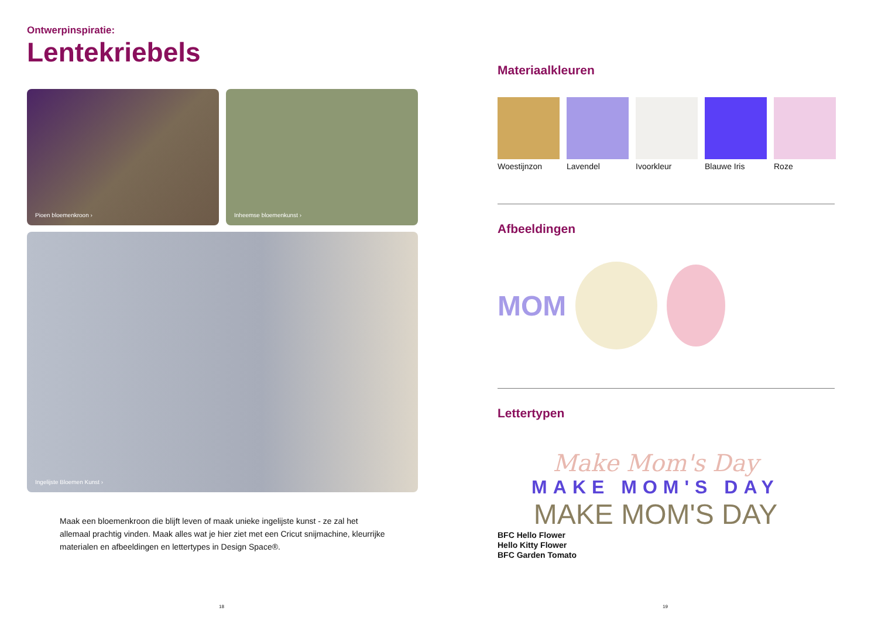Ontwerpinspiratie:
Lentekriebels
Pioen bloemenkroon ›
Inheemse bloemenkunst ›
Ingelijste Bloemen Kunst ›
Maak een bloemenkroon die blijft leven of maak unieke ingelijste kunst - ze zal het allemaal prachtig vinden. Maak alles wat je hier ziet met een Cricut snijmachine, kleurrijke materialen en afbeeldingen en lettertypes in Design Space®.
18
Materiaalkleuren
Woestijnzon Lavendel Ivoorkleur Blauwe Iris Roze
Afbeeldingen
MOM
Lettertypen
Make Mom's Day
MAKE MOM'S DAY
MAKE MOM'S DAY
BFC Hello Flower
Hello Kitty Flower
BFC Garden Tomato
19